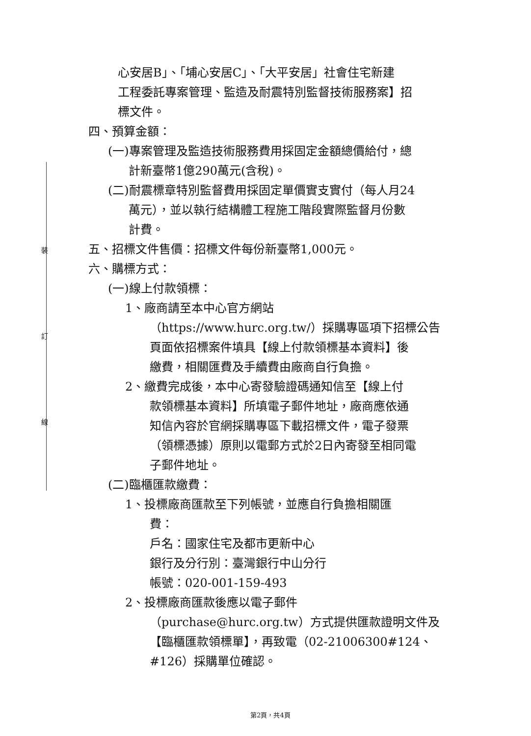裝
訂
線
心安居B」、「埔心安居C」、「大平安居」社會住宅新建
工程委託專案管理、監造及耐震特別監督技術服務案】招
標文件。
四、預算金額：
(一)專案管理及監造技術服務費用採固定金額總價給付，總
計新臺幣1億290萬元(含稅)。
(二)耐震標章特別監督費用採固定單價實支實付（每人月24
萬元），並以執行結構體工程施工階段實際監督月份數
計費。
五、招標文件售價：招標文件每份新臺幣1,000元。
六、購標方式：
(一)線上付款領標：
1、廠商請至本中心官方網站
（https://www.hurc.org.tw/）採購專區項下招標公告
頁面依招標案件填具【線上付款領標基本資料】後
繳費，相關匯費及手續費由廠商自行負擔。
2、繳費完成後，本中心寄發驗證碼通知信至【線上付
款領標基本資料】所填電子郵件地址，廠商應依通
知信內容於官網採購專區下載招標文件，電子發票
（領標憑據）原則以電郵方式於2日內寄發至相同電
子郵件地址。
(二)臨櫃匯款繳費：
1、投標廠商匯款至下列帳號，並應自行負擔相關匯
費：
戶名：國家住宅及都市更新中心
銀行及分行別：臺灣銀行中山分行
帳號：020-001-159-493
2、投標廠商匯款後應以電子郵件
（purchase@hurc.org.tw）方式提供匯款證明文件及
【臨櫃匯款領標單】，再致電（02-21006300#124、
#126）採購單位確認。
第2頁，共4頁